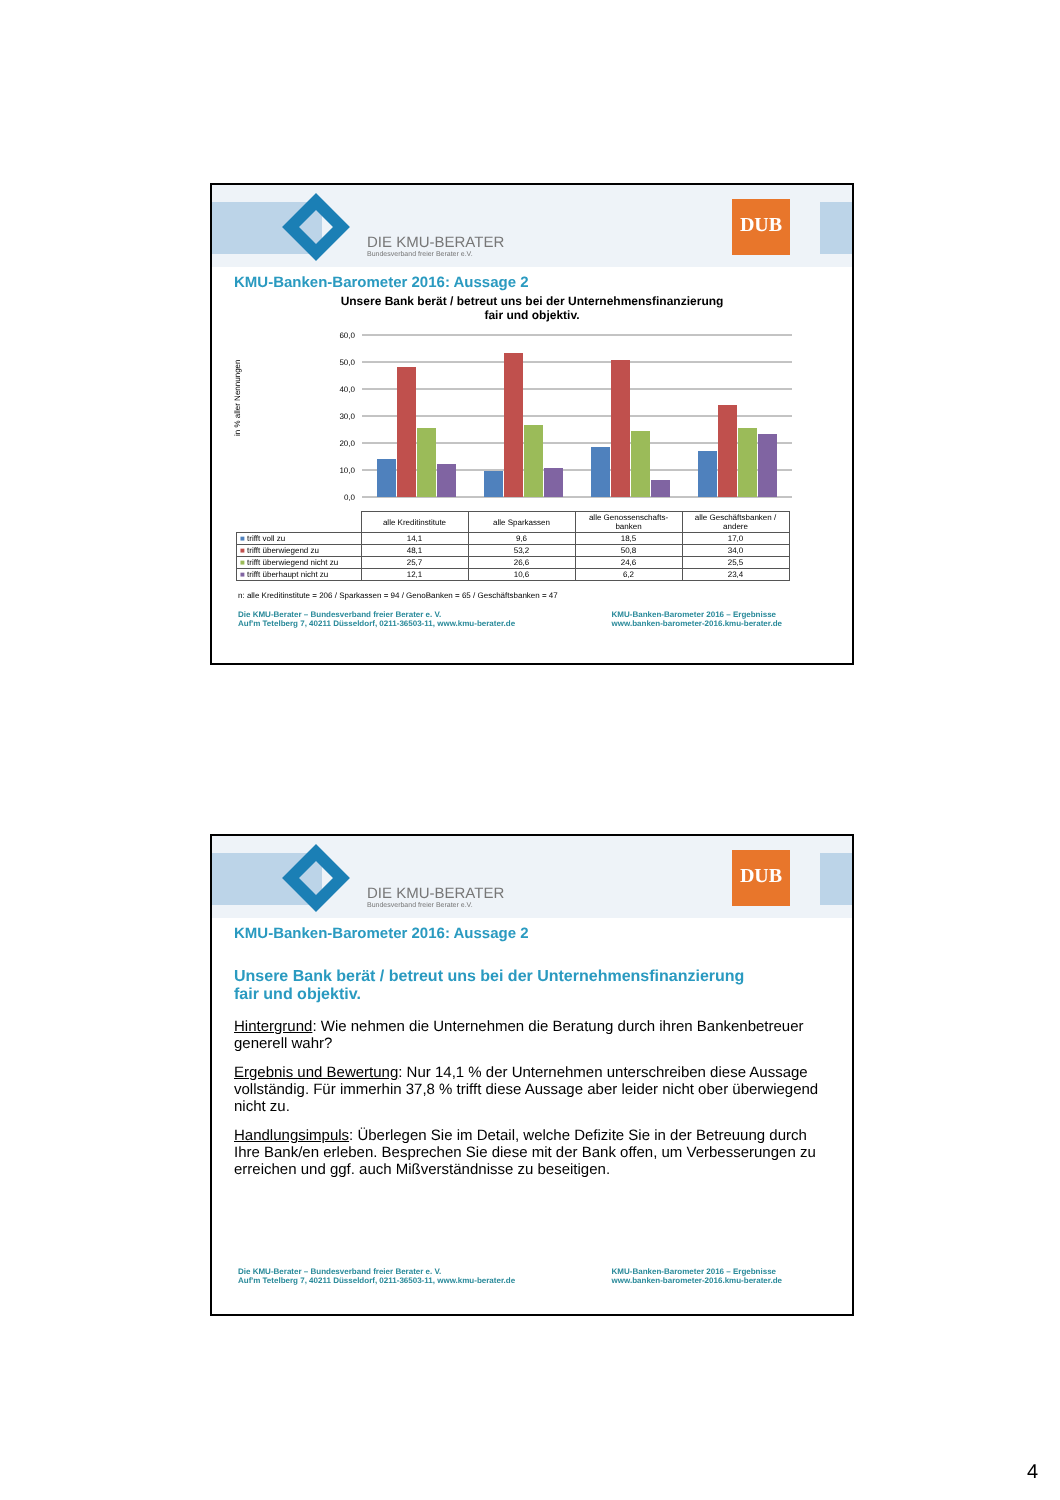DIE KMU-BERATER
Bundesverband freier Berater e.V.
DUB
KMU-Banken-Barometer 2016: Aussage 2
Unsere Bank berät / betreut uns bei der Unternehmensfinanzierung
fair und objektiv.
in % aller Nennungen
60,0
50,0
40,0
30,0
20,0
10,0
0,0
| | alle Kreditinstitute | alle Sparkassen | alle Genossenschafts-banken | alle Geschäftsbanken / andere |
| --- | --- | --- | --- | --- |
| ■ trifft voll zu | 14,1 | 9,6 | 18,5 | 17,0 |
| ■ trifft überwiegend zu | 48,1 | 53,2 | 50,8 | 34,0 |
| ■ trifft überwiegend nicht zu | 25,7 | 26,6 | 24,6 | 25,5 |
| ■ trifft überhaupt nicht zu | 12,1 | 10,6 | 6,2 | 23,4 |
n: alle Kreditinstitute = 206 / Sparkassen = 94 / GenoBanken = 65 / Geschäftsbanken = 47
Die KMU-Berater – Bundesverband freier Berater e. V.
Auf'm Tetelberg 7, 40211 Düsseldorf, 0211-36503-11, www.kmu-berater.de
KMU-Banken-Barometer 2016 – Ergebnisse
www.banken-barometer-2016.kmu-berater.de
DIE KMU-BERATER
Bundesverband freier Berater e.V.
DUB
KMU-Banken-Barometer 2016: Aussage 2
Unsere Bank berät / betreut uns bei der Unternehmensfinanzierung
fair und objektiv.
Hintergrund: Wie nehmen die Unternehmen die Beratung durch ihren Bankenbetreuer generell wahr?
Ergebnis und Bewertung: Nur 14,1 % der Unternehmen unterschreiben diese Aussage vollständig. Für immerhin 37,8 % trifft diese Aussage aber leider nicht ober überwiegend nicht zu.
Handlungsimpuls: Überlegen Sie im Detail, welche Defizite Sie in der Betreuung durch Ihre Bank/en erleben. Besprechen Sie diese mit der Bank offen, um Verbesserungen zu erreichen und ggf. auch Mißverständnisse zu beseitigen.
Die KMU-Berater – Bundesverband freier Berater e. V.
Auf'm Tetelberg 7, 40211 Düsseldorf, 0211-36503-11, www.kmu-berater.de
KMU-Banken-Barometer 2016 – Ergebnisse
www.banken-barometer-2016.kmu-berater.de
4